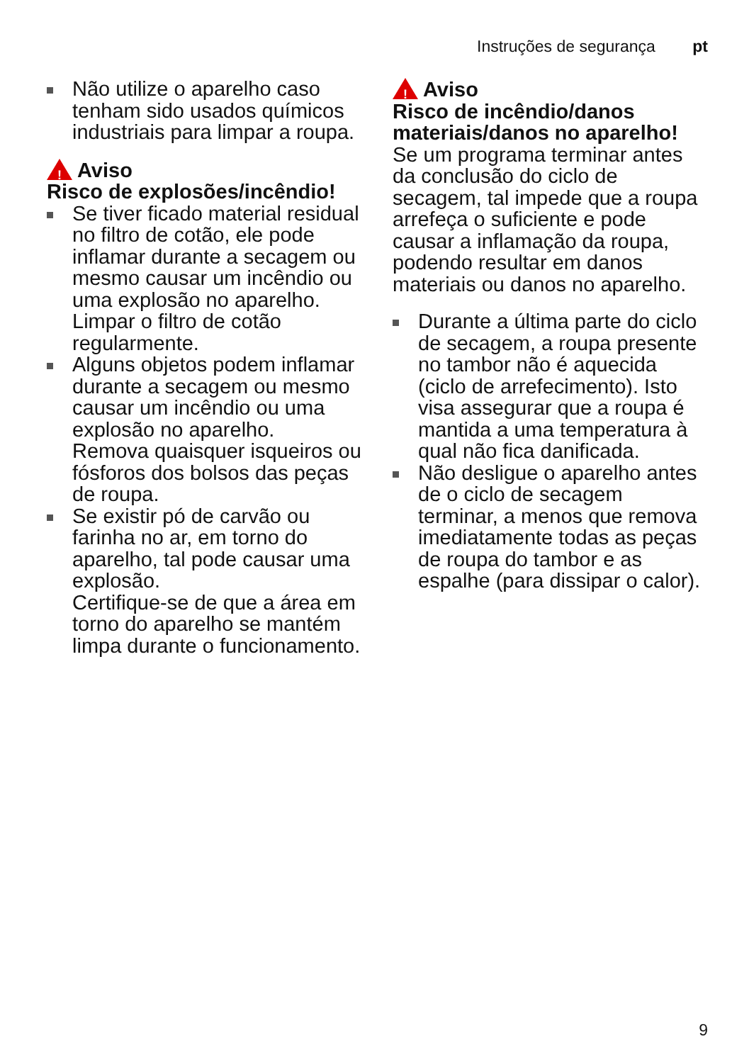Instruções de segurança pt
Não utilize o aparelho caso tenham sido usados químicos industriais para limpar a roupa.
! Aviso
Risco de explosões/incêndio!
Se tiver ficado material residual no filtro de cotão, ele pode inflamar durante a secagem ou mesmo causar um incêndio ou uma explosão no aparelho.
Limpar o filtro de cotão regularmente.
Alguns objetos podem inflamar durante a secagem ou mesmo causar um incêndio ou uma explosão no aparelho.
Remova quaisquer isqueiros ou fósforos dos bolsos das peças de roupa.
Se existir pó de carvão ou farinha no ar, em torno do aparelho, tal pode causar uma explosão.
Certifique-se de que a área em torno do aparelho se mantém limpa durante o funcionamento.
! Aviso
Risco de incêndio/danos materiais/danos no aparelho!
Se um programa terminar antes da conclusão do ciclo de secagem, tal impede que a roupa arrefeça o suficiente e pode causar a inflamação da roupa, podendo resultar em danos materiais ou danos no aparelho.
Durante a última parte do ciclo de secagem, a roupa presente no tambor não é aquecida (ciclo de arrefecimento). Isto visa assegurar que a roupa é mantida a uma temperatura à qual não fica danificada.
Não desligue o aparelho antes de o ciclo de secagem terminar, a menos que remova imediatamente todas as peças de roupa do tambor e as espalhe (para dissipar o calor).
9